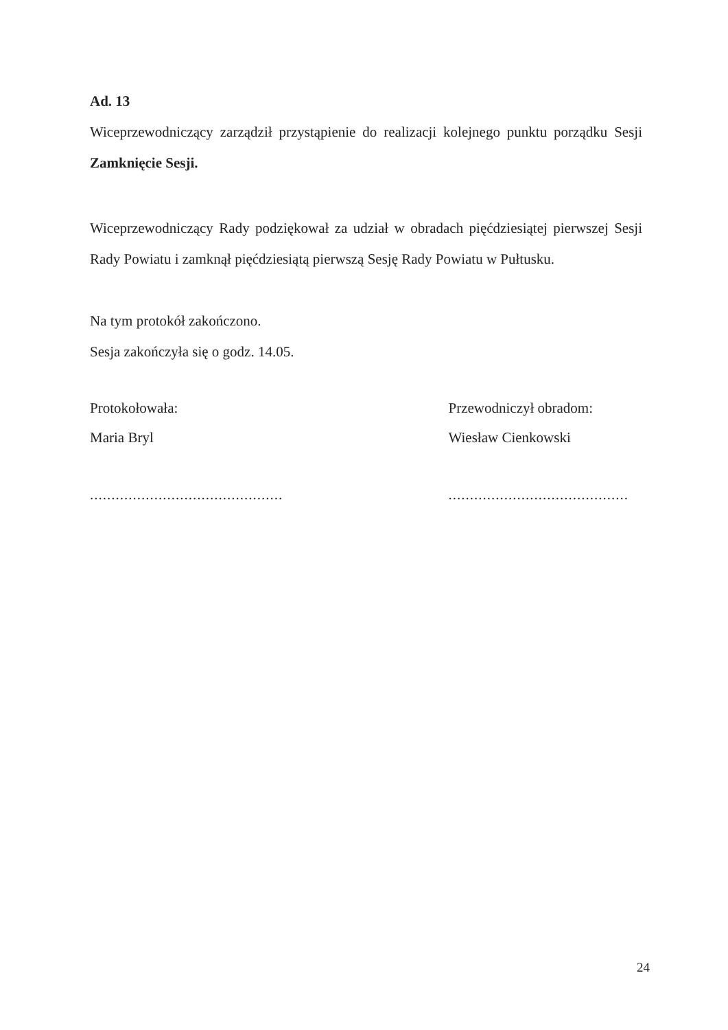Ad. 13
Wiceprzewodniczący zarządził przystąpienie do realizacji kolejnego punktu porządku Sesji Zamknięcie Sesji.
Wiceprzewodniczący Rady podziękował za udział w obradach pięćdziesiątej pierwszej Sesji Rady Powiatu i zamknął pięćdziesiątą pierwszą Sesję Rady Powiatu w Pułtusku.
Na tym protokół zakończono.
Sesja zakończyła się o godz. 14.05.
Protokołowała:
Maria Bryl
.............................................
Przewodniczył obradom:
Wiesław Cienkowski
..........................................
24